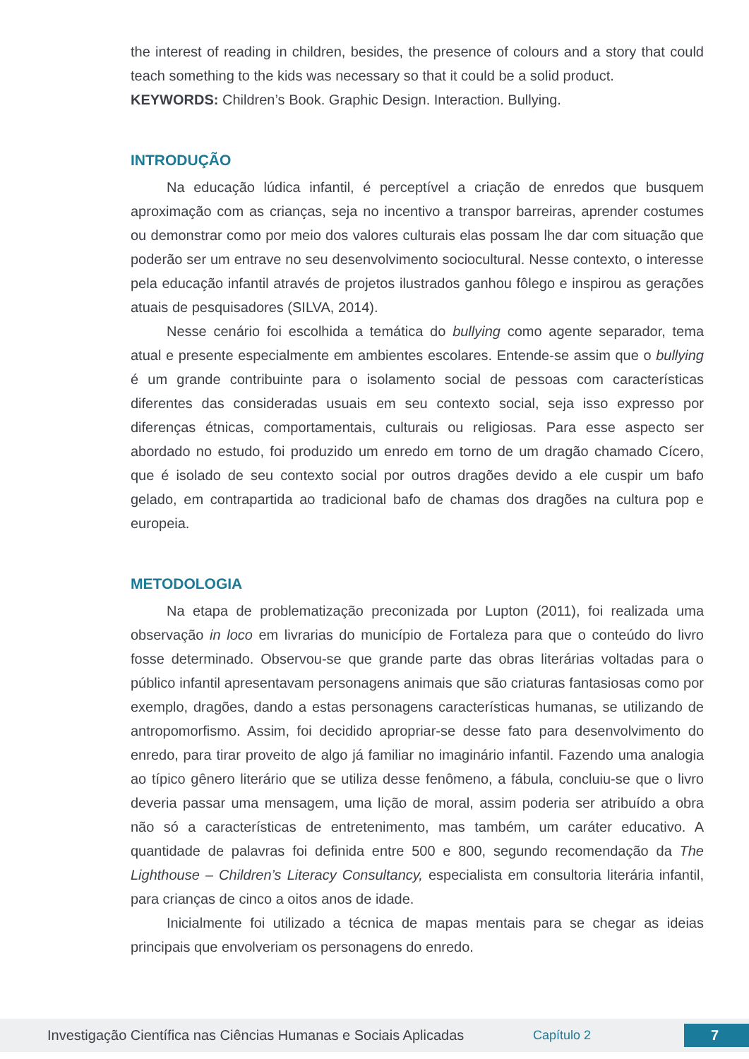the interest of reading in children, besides, the presence of colours and a story that could teach something to the kids was necessary so that it could be a solid product.
KEYWORDS: Children’s Book. Graphic Design. Interaction. Bullying.
INTRODUÇÃO
Na educação lúdica infantil, é perceptível a criação de enredos que busquem aproximação com as crianças, seja no incentivo a transpor barreiras, aprender costumes ou demonstrar como por meio dos valores culturais elas possam lhe dar com situação que poderão ser um entrave no seu desenvolvimento sociocultural. Nesse contexto, o interesse pela educação infantil através de projetos ilustrados ganhou fôlego e inspirou as gerações atuais de pesquisadores (SILVA, 2014).
Nesse cenário foi escolhida a temática do bullying como agente separador, tema atual e presente especialmente em ambientes escolares. Entende-se assim que o bullying é um grande contribuinte para o isolamento social de pessoas com características diferentes das consideradas usuais em seu contexto social, seja isso expresso por diferenças étnicas, comportamentais, culturais ou religiosas. Para esse aspecto ser abordado no estudo, foi produzido um enredo em torno de um dragão chamado Cícero, que é isolado de seu contexto social por outros dragões devido a ele cuspir um bafo gelado, em contrapartida ao tradicional bafo de chamas dos dragões na cultura pop e europeia.
METODOLOGIA
Na etapa de problematização preconizada por Lupton (2011), foi realizada uma observação in loco em livrarias do município de Fortaleza para que o conteúdo do livro fosse determinado. Observou-se que grande parte das obras literárias voltadas para o público infantil apresentavam personagens animais que são criaturas fantasiosas como por exemplo, dragões, dando a estas personagens características humanas, se utilizando de antropomorfismo. Assim, foi decidido apropriar-se desse fato para desenvolvimento do enredo, para tirar proveito de algo já familiar no imaginário infantil. Fazendo uma analogia ao típico gênero literário que se utiliza desse fenômeno, a fábula, concluiu-se que o livro deveria passar uma mensagem, uma lição de moral, assim poderia ser atribuído a obra não só a características de entretenimento, mas também, um caráter educativo. A quantidade de palavras foi definida entre 500 e 800, segundo recomendação da The Lighthouse – Children’s Literacy Consultancy, especialista em consultoria literária infantil, para crianças de cinco a oitos anos de idade.
Inicialmente foi utilizado a técnica de mapas mentais para se chegar as ideias principais que envolveriam os personagens do enredo.
Investigação Científica nas Ciências Humanas e Sociais Aplicadas Capítulo 2 7